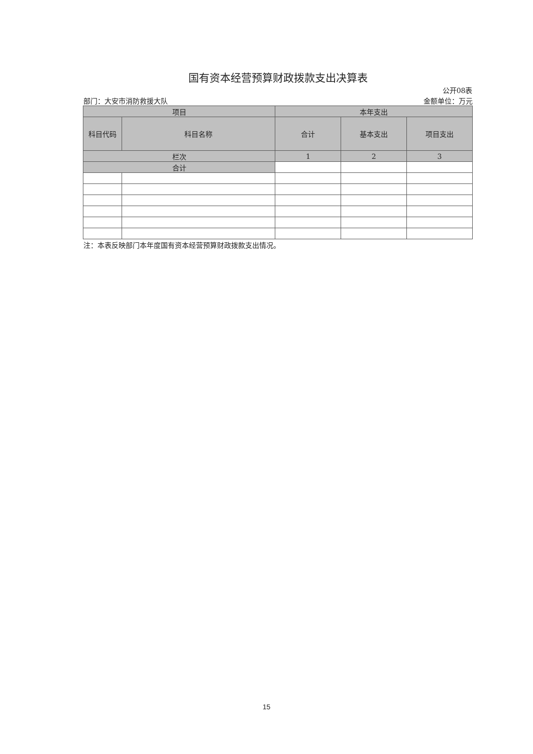| 国有资本经营预算财政拨款支出决算表 | | | | |
| 公开08表 | | | | |
| 部门：大安市消防救援大队 | | | | 金额单位：万元 |
| 项目 | | 本年支出 | | |
| 科目代码 | 科目名称 | 合计 | 基本支出 | 项目支出 |
| 栏次 | | 1 | 2 | 3 |
| 合计 | | | | |
| 注：本表反映部门本年度国有资本经营预算财政拨款支出情况。 | | | | |
15